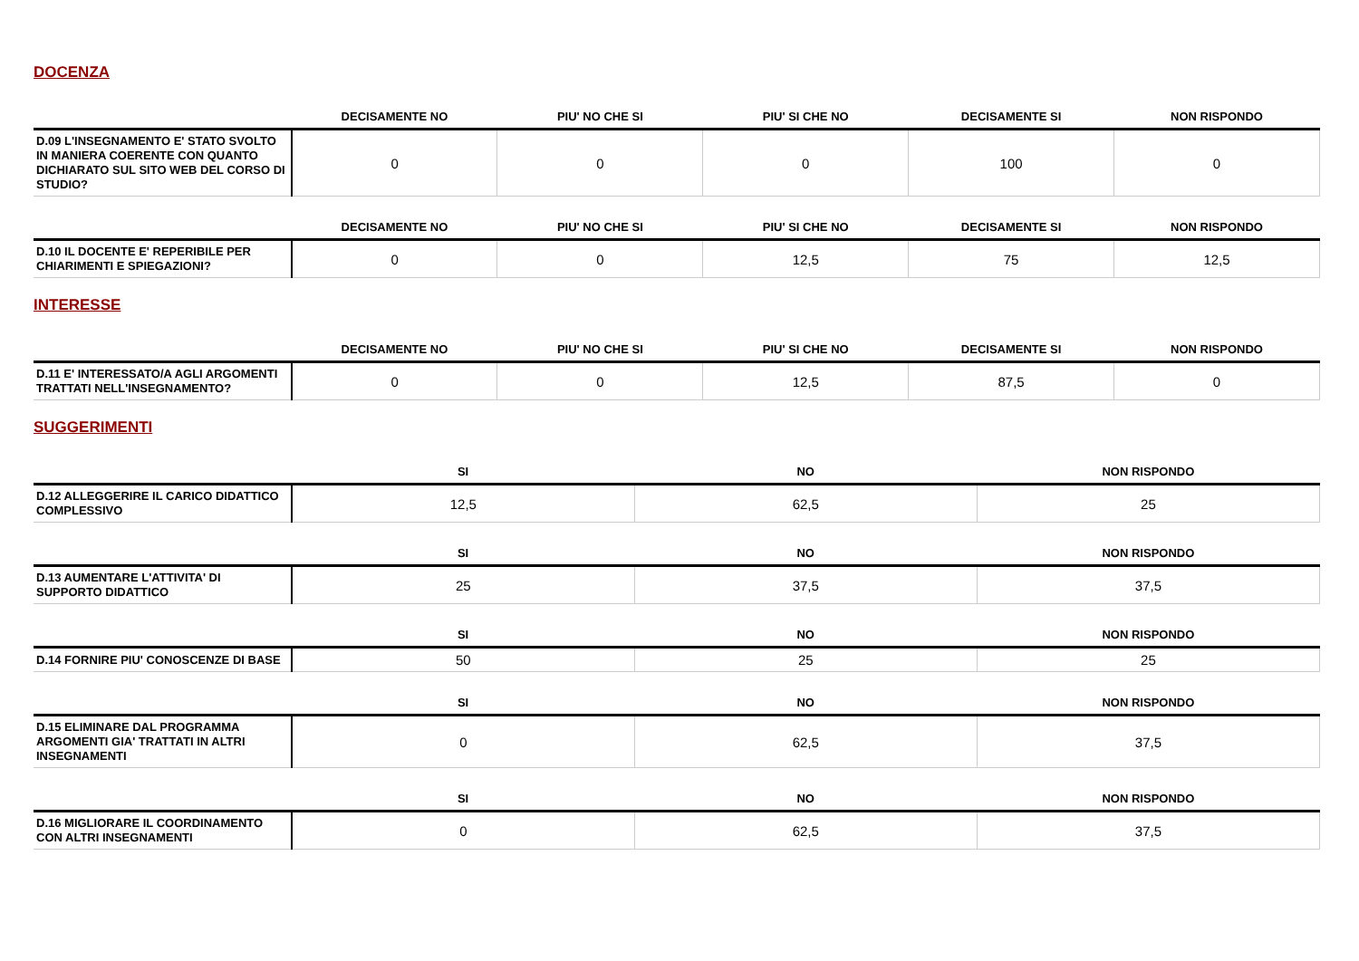DOCENZA
| | DECISAMENTE NO | PIU' NO CHE SI | PIU' SI CHE NO | DECISAMENTE SI | NON RISPONDO |
| --- | --- | --- | --- | --- | --- |
| D.09 L'INSEGNAMENTO E' STATO SVOLTO IN MANIERA COERENTE CON QUANTO DICHIARATO SUL SITO WEB DEL CORSO DI STUDIO? | 0 | 0 | 0 | 100 | 0 |
| | DECISAMENTE NO | PIU' NO CHE SI | PIU' SI CHE NO | DECISAMENTE SI | NON RISPONDO |
| --- | --- | --- | --- | --- | --- |
| D.10 IL DOCENTE E' REPERIBILE PER CHIARIMENTI E SPIEGAZIONI? | 0 | 0 | 12,5 | 75 | 12,5 |
INTERESSE
| | DECISAMENTE NO | PIU' NO CHE SI | PIU' SI CHE NO | DECISAMENTE SI | NON RISPONDO |
| --- | --- | --- | --- | --- | --- |
| D.11 E' INTERESSATO/A AGLI ARGOMENTI TRATTATI NELL'INSEGNAMENTO? | 0 | 0 | 12,5 | 87,5 | 0 |
SUGGERIMENTI
| | SI | NO | NON RISPONDO |
| --- | --- | --- | --- |
| D.12 ALLEGGERIRE IL CARICO DIDATTICO COMPLESSIVO | 12,5 | 62,5 | 25 |
| | SI | NO | NON RISPONDO |
| --- | --- | --- | --- |
| D.13 AUMENTARE L'ATTIVITA' DI SUPPORTO DIDATTICO | 25 | 37,5 | 37,5 |
| | SI | NO | NON RISPONDO |
| --- | --- | --- | --- |
| D.14 FORNIRE PIU' CONOSCENZE DI BASE | 50 | 25 | 25 |
| | SI | NO | NON RISPONDO |
| --- | --- | --- | --- |
| D.15 ELIMINARE DAL PROGRAMMA ARGOMENTI GIA' TRATTATI IN ALTRI INSEGNAMENTI | 0 | 62,5 | 37,5 |
| | SI | NO | NON RISPONDO |
| --- | --- | --- | --- |
| D.16 MIGLIORARE IL COORDINAMENTO CON ALTRI INSEGNAMENTI | 0 | 62,5 | 37,5 |